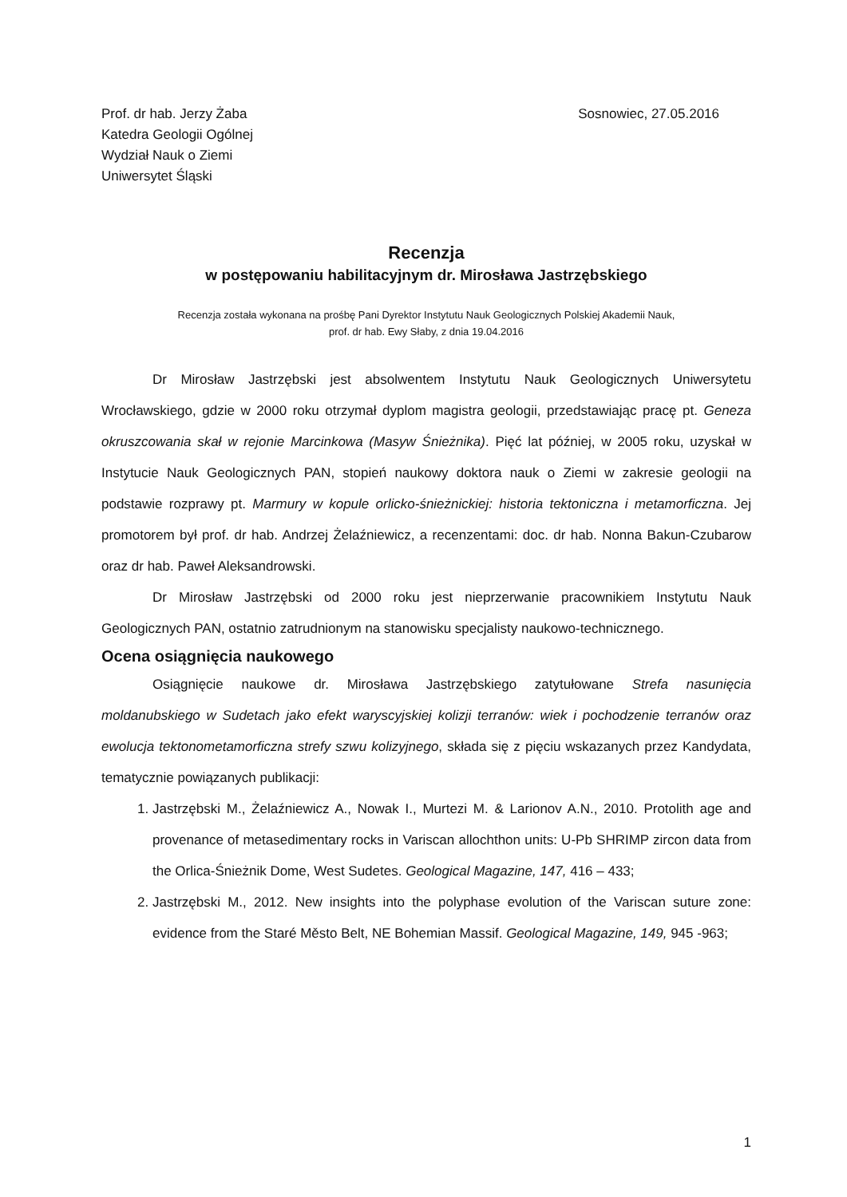Prof. dr hab. Jerzy Żaba
Katedra Geologii Ogólnej
Wydział Nauk o Ziemi
Uniwersytet Śląski
Sosnowiec, 27.05.2016
Recenzja
w postępowaniu habilitacyjnym dr. Mirosława Jastrzębskiego
Recenzja została wykonana na prośbę Pani Dyrektor Instytutu Nauk Geologicznych Polskiej Akademii Nauk,
prof. dr hab. Ewy Słaby, z dnia 19.04.2016
Dr Mirosław Jastrzębski jest absolwentem Instytutu Nauk Geologicznych Uniwersytetu Wrocławskiego, gdzie w 2000 roku otrzymał dyplom magistra geologii, przedstawiając pracę pt. Geneza okruszcowania skał w rejonie Marcinkowa (Masyw Śnieżnika). Pięć lat później, w 2005 roku, uzyskał w Instytucie Nauk Geologicznych PAN, stopień naukowy doktora nauk o Ziemi w zakresie geologii na podstawie rozprawy pt. Marmury w kopule orlicko-śnieżnickiej: historia tektoniczna i metamorficzna. Jej promotorem był prof. dr hab. Andrzej Żelaźniewicz, a recenzentami: doc. dr hab. Nonna Bakun-Czubarow oraz dr hab. Paweł Aleksandrowski.
Dr Mirosław Jastrzębski od 2000 roku jest nieprzerwanie pracownikiem Instytutu Nauk Geologicznych PAN, ostatnio zatrudnionym na stanowisku specjalisty naukowo-technicznego.
Ocena osiągnięcia naukowego
Osiągnięcie naukowe dr. Mirosława Jastrzębskiego zatytułowane Strefa nasunięcia moldanubskiego w Sudetach jako efekt waryscyjskiej kolizji terranów: wiek i pochodzenie terranów oraz ewolucja tektonometamorficzna strefy szwu kolizyjnego, składa się z pięciu wskazanych przez Kandydata, tematycznie powiązanych publikacji:
1. Jastrzębski M., Żelaźniewicz A., Nowak I., Murtezi M. & Larionov A.N., 2010. Protolith age and provenance of metasedimentary rocks in Variscan allochthon units: U-Pb SHRIMP zircon data from the Orlica-Śnieżnik Dome, West Sudetes. Geological Magazine, 147, 416 – 433;
2. Jastrzębski M., 2012. New insights into the polyphase evolution of the Variscan suture zone: evidence from the Staré Město Belt, NE Bohemian Massif. Geological Magazine, 149, 945 -963;
1